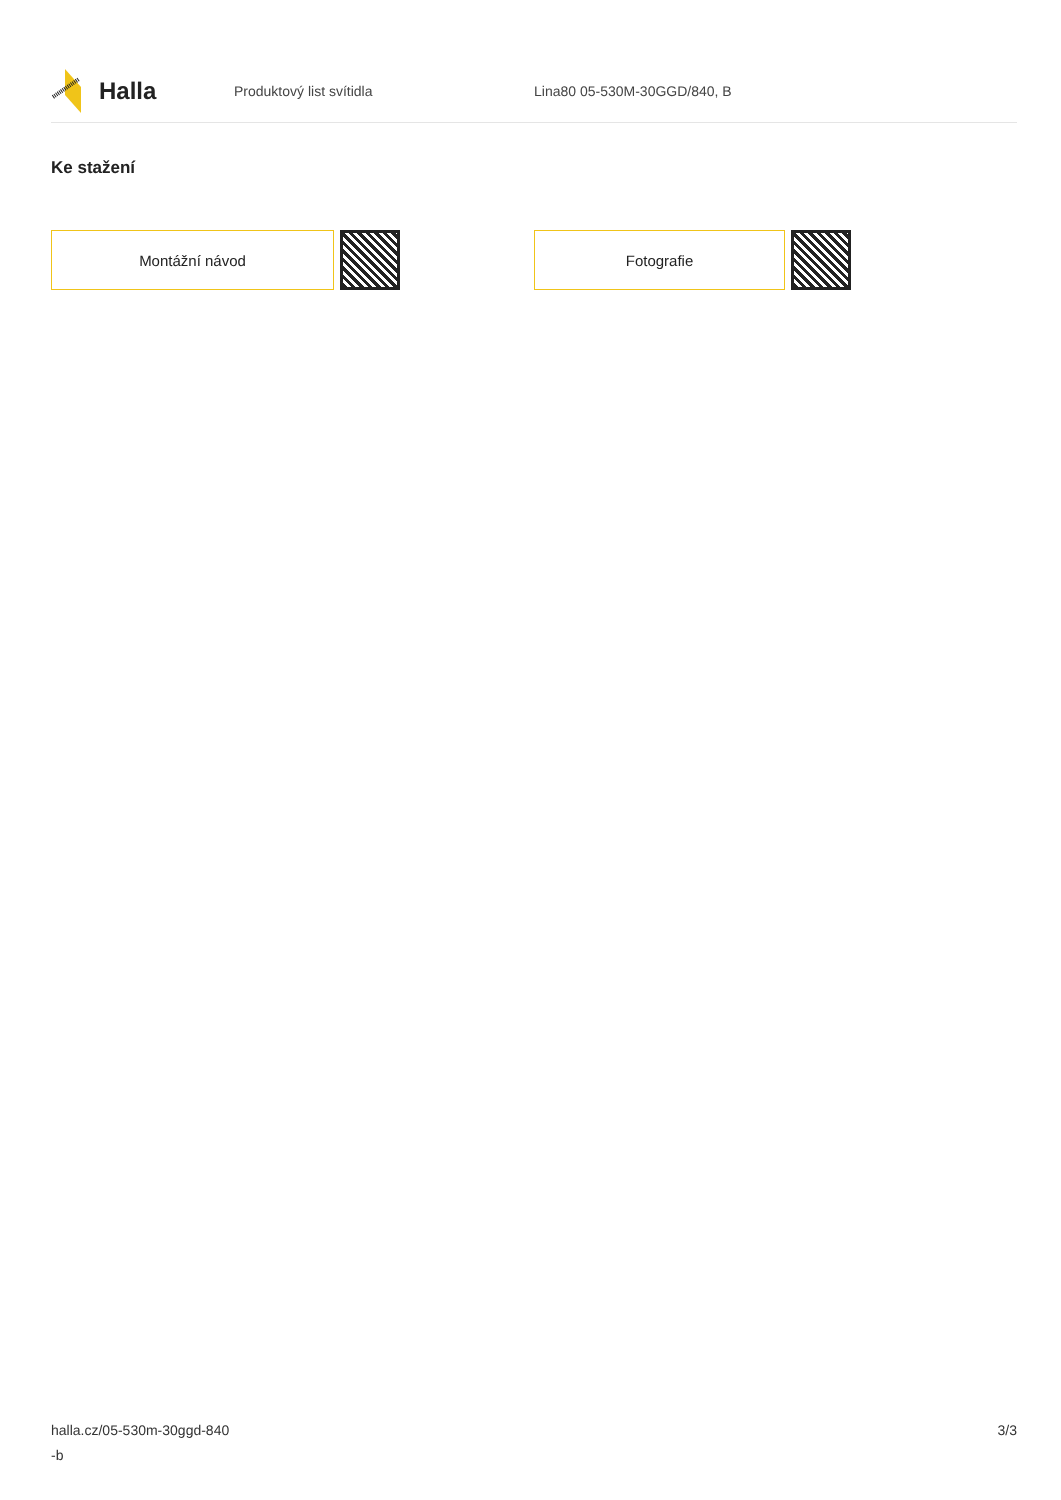Halla
Produktový list svítidla Lina80 05-530M-30GGD/840, B
Ke stažení
Montážní návod Fotografie
halla.cz/05-530m-30ggd-840
-b
3/3